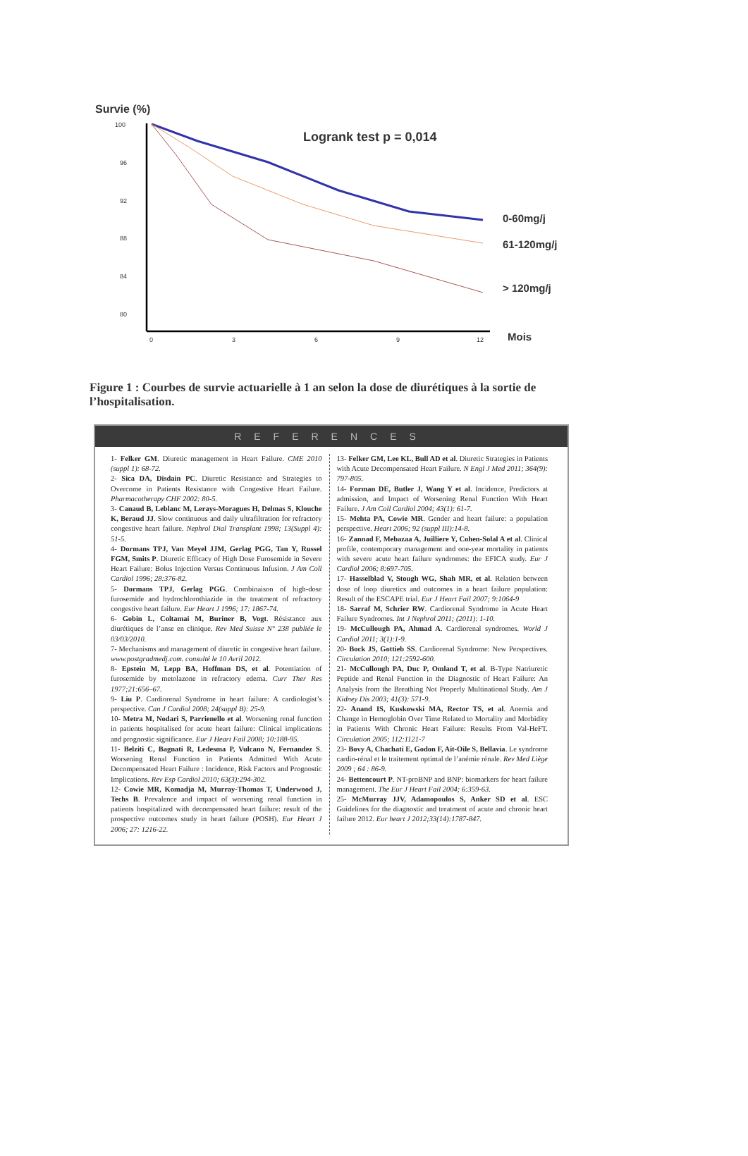Survie (%)
Logrank test p = 0,014
100
96
92
88
84
80
0
3
6
9
12
Mois
0-60mg/j
61-120mg/j
> 120mg/j
Figure 1 : Courbes de survie actuarielle à 1 an selon la dose de diurétiques à la sortie de l’hospitalisation.
REFERENCES
1- Felker GM. Diuretic management in Heart Failure. CME 2010 (suppl 1): 68-72.
2- Sica DA, Disdain PC. Diuretic Resistance and Strategies to Overcome in Patients Resistance with Congestive Heart Failure. Pharmacotherapy CHF 2002: 80-5.
3- Canaud B, Leblanc M, Lerays-Moragues H, Delmas S, Klouche K, Beraud JJ. Slow continuous and daily ultrafiltration for refractory congestive heart failure. Nephrol Dial Transplant 1998; 13(Suppl 4): 51-5.
4- Dormans TPJ, Van Meyel JJM, Gerlag PGG, Tan Y, Russel FGM, Smits P. Diuretic Efficacy of High Dose Furosemide in Severe Heart Failure: Bolus Injection Versus Continuous Infusion. J Am Coll Cardiol 1996; 28:376-82.
5- Dormans TPJ, Gerlag PGG. Combinaison of high-dose furosemide and hydrochlorothiazide in the treatment of refractory congestive heart failure. Eur Heart J 1996; 17: 1867-74.
6- Gobin L, Coltamai M, Buriner B, Vogt. Résistance aux diurétiques de l’anse en clinique. Rev Med Suisse N° 238 publiée le 03/03/2010.
7- Mechanisms and management of diuretic in congestive heart failure. www.postgradmedj.com. consulté le 10 Avril 2012.
8- Epstein M, Lepp BA, Hoffman DS, et al. Potentiation of furosemide by metolazone in refractory edema. Curr Ther Res 1977;21:656–67.
9- Liu P. Cardiorenal Syndrome in heart failure: A cardiologist’s perspective. Can J Cardiol 2008; 24(suppl B): 25-9.
10- Metra M, Nodari S, Parrienello et al. Worsening renal function in patients hospitalised for acute heart failure: Clinical implications and prognostic significance. Eur J Heart Fail 2008; 10:188-95.
11- Belziti C, Bagnati R, Ledesma P, Vulcano N, Fernandez S. Worsening Renal Function in Patients Admitted With Acute Decompensated Heart Failure : Incidence, Risk Factors and Prognostic Implications. Rev Esp Cardiol 2010; 63(3):294-302.
12- Cowie MR, Komadja M, Murray-Thomas T, Underwood J, Techs B. Prevalence and impact of worsening renal function in patients hospitalized with decompensated heart failure: result of the prospective outcomes study in heart failure (POSH). Eur Heart J 2006; 27: 1216-22.
13- Felker GM, Lee KL, Bull AD et al. Diuretic Strategies in Patients with Acute Decompensated Heart Failure. N Engl J Med 2011; 364(9): 797-805.
14- Forman DE, Butler J, Wang Y et al. Incidence, Predictors at admission, and Impact of Worsening Renal Function With Heart Failure. J Am Coll Cardiol 2004; 43(1): 61-7.
15- Mehta PA, Cowie MR. Gender and heart failure: a population perspective. Heart 2006; 92 (suppl III):14-8.
16- Zannad F, Mebazaa A, Juilliere Y, Cohen-Solal A et al. Clinical profile, contemporary management and one-year mortality in patients with severe acute heart failure syndromes: the EFICA study. Eur J Cardiol 2006; 8:697-705.
17- Hasselblad V, Stough WG, Shah MR, et al. Relation between dose of loop diuretics and outcomes in a heart failure population: Result of the ESCAPE trial. Eur J Heart Fail 2007; 9:1064-9
18- Sarraf M, Schrier RW. Cardiorenal Syndrome in Acute Heart Failure Syndromes. Int J Nephrol 2011; (2011): 1-10.
19- McCullough PA, Ahmad A. Cardiorenal syndromes. World J Cardiol 2011; 3(1):1-9.
20- Bock JS, Gottieb SS. Cardiorenal Syndrome: New Perspectives. Circulation 2010; 121:2592-600.
21- McCullough PA, Duc P, Omland T, et al. B-Type Natriuretic Peptide and Renal Function in the Diagnostic of Heart Failure: An Analysis from the Breathing Not Properly Multinational Study. Am J Kidney Dis 2003; 41(3): 571-9.
22- Anand IS, Kuskowski MA, Rector TS, et al. Anemia and Change in Hemoglobin Over Time Related to Mortality and Morbidity in Patients With Chronic Heart Failure: Results From Val-HeFT. Circulation 2005; 112:1121-7
23- Bovy A, Chachati E, Godon F, Ait-Oile S, Bellavia. Le syndrome cardio-rénal et le traitement optimal de l’anémie rénale. Rev Med Liège 2009 ; 64 : 86-9.
24- Bettencourt P. NT-proBNP and BNP: biomarkers for heart failure management. The Eur J Heart Fail 2004; 6:359-63.
25- McMurray JJV, Adamopoulos S, Anker SD et al. ESC Guidelines for the diagnostic and treatment of acute and chronic heart failure 2012. Eur heart J 2012;33(14):1787-847.